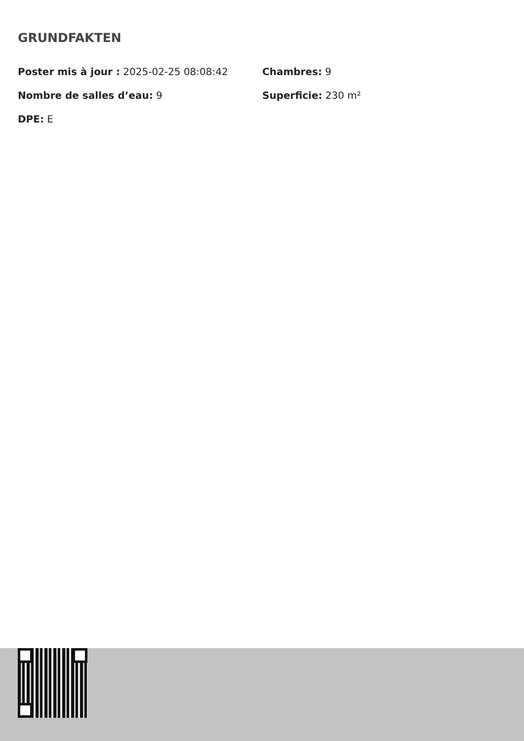GRUNDFAKTEN
Poster mis à jour : 2025-02-25 08:08:42
Chambres: 9
Nombre de salles d’eau: 9
Superficie: 230 m²
DPE: E